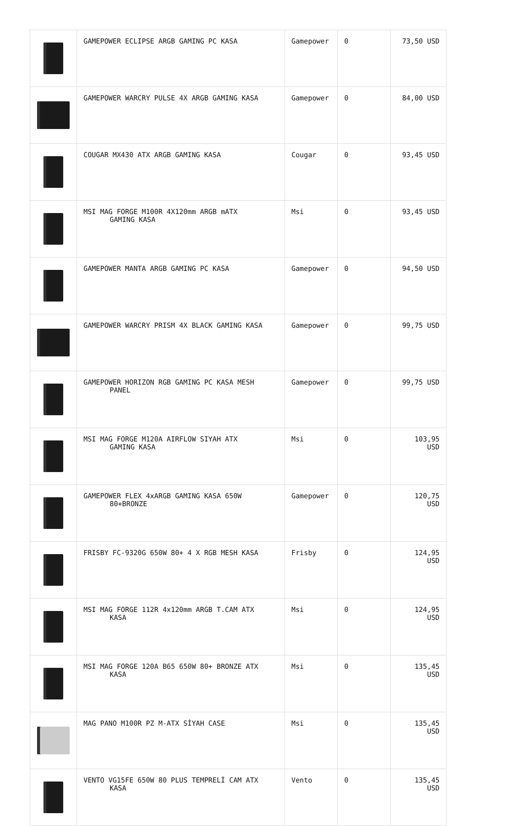| | GAMEPOWER ECLIPSE ARGB GAMING PC KASA | Gamepower | 0 | 73,50 USD |
| | GAMEPOWER WARCRY PULSE 4X ARGB GAMING KASA | Gamepower | 0 | 84,00 USD |
| | COUGAR MX430 ATX ARGB GAMING KASA | Cougar | 0 | 93,45 USD |
| | MSI MAG FORGE M100R 4X120mm ARGB mATX GAMING KASA | Msi | 0 | 93,45 USD |
| | GAMEPOWER MANTA ARGB GAMING PC KASA | Gamepower | 0 | 94,50 USD |
| | GAMEPOWER WARCRY PRISM 4X BLACK GAMING KASA | Gamepower | 0 | 99,75 USD |
| | GAMEPOWER HORIZON RGB GAMING PC KASA MESH PANEL | Gamepower | 0 | 99,75 USD |
| | MSI MAG FORGE M120A AIRFLOW SIYAH ATX GAMING KASA | Msi | 0 | 103,95 USD |
| | GAMEPOWER FLEX 4xARGB GAMING KASA 650W 80+BRONZE | Gamepower | 0 | 120,75 USD |
| | FRISBY FC-9320G 650W 80+ 4 X RGB MESH KASA | Frisby | 0 | 124,95 USD |
| | MSI MAG FORGE 112R 4x120mm ARGB T.CAM ATX KASA | Msi | 0 | 124,95 USD |
| | MSI MAG FORGE 120A B65 650W 80+ BRONZE ATX KASA | Msi | 0 | 135,45 USD |
| | MAG PANO M100R PZ M-ATX SİYAH CASE | Msi | 0 | 135,45 USD |
| | VENTO VG15FE 650W 80 PLUS TEMPRELİ CAM ATX KASA | Vento | 0 | 135,45 USD |